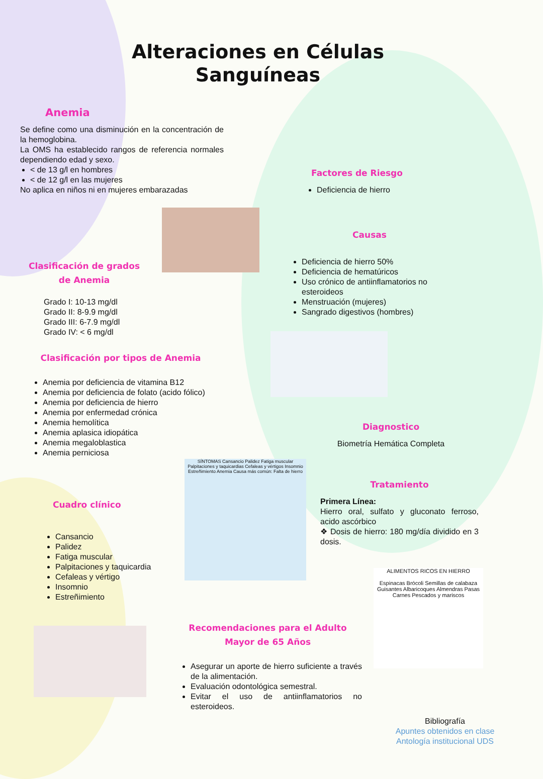Alteraciones en Células
Sanguíneas
Anemia
Se define como una disminución en la concentración de la hemoglobina.
La OMS ha establecido rangos de referencia normales dependiendo edad y sexo.
< de 13 g/l en hombres
< de 12 g/l en las mujeres
No aplica en niños ni en mujeres embarazadas
Factores de Riesgo
Deficiencia de hierro
Causas
Deficiencia de hierro 50%
Deficiencia de hematúricos
Uso crónico de antiinflamatorios no esteroideos
Menstruación (mujeres)
Sangrado digestivos (hombres)
Clasificación de grados de Anemia
Grado I: 10-13 mg/dl
Grado II: 8-9.9 mg/dl
Grado III: 6-7.9 mg/dl
Grado IV: < 6 mg/dl
Clasificación por tipos de Anemia
Anemia por deficiencia de vitamina B12
Anemia por deficiencia de folato (acido fólico)
Anemia por deficiencia de hierro
Anemia por enfermedad crónica
Anemia hemolítica
Anemia aplasica idiopática
Anemia megaloblastica
Anemia perniciosa
Diagnostico
Biometría Hemática Completa
SÍNTOMAS Cansancio Palidez Fatiga muscular Palpitaciones y taquicardias Cefaleas y vértigos Insomnio Estreñimiento Anemia Causa más común: Falta de hierro
Tratamiento
Primera Línea:
Hierro oral, sulfato y gluconato ferroso, acido ascórbico
❖ Dosis de hierro: 180 mg/día dividido en 3 dosis.
Cuadro clínico
Cansancio
Palidez
Fatiga muscular
Palpitaciones y taquicardia
Cefaleas y vértigo
Insomnio
Estreñimiento
ALIMENTOS RICOS EN HIERRO
Espinacas Brócoli Semillas de calabaza Guisantes Albaricoques Almendras Pasas Carnes Pescados y mariscos
Recomendaciones para el Adulto Mayor de 65 Años
Asegurar un aporte de hierro suficiente a través de la alimentación.
Evaluación odontológica semestral.
Evitar el uso de antiinflamatorios no esteroideos.
Bibliografía
Apuntes obtenidos en clase
Antología institucional UDS